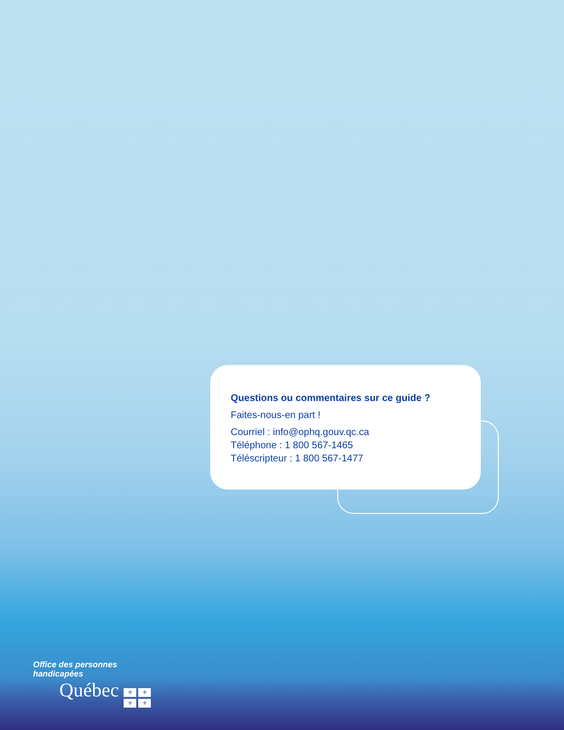Questions ou commentaires sur ce guide ?
Faites-nous-en part !
Courriel : info@ophq.gouv.qc.ca
Téléphone : 1 800 567-1465
Téléscripteur : 1 800 567-1477
Office des personnes
handicapées
Québec ⚜ ⚜ ⚜ ⚜